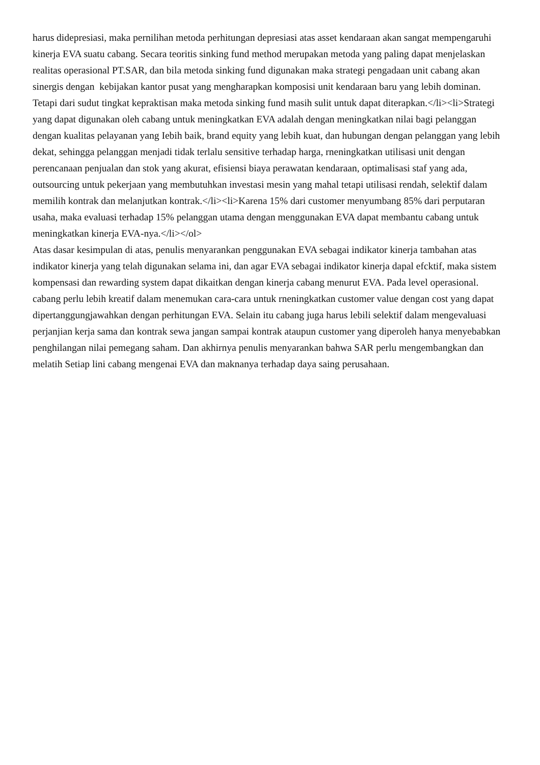harus didepresiasi, maka pernilihan metoda perhitungan depresiasi atas asset kendaraan akan sangat mempengaruhi kinerja EVA suatu cabang. Secara teoritis sinking fund method merupakan metoda yang paling dapat menjelaskan realitas operasional PT.SAR, dan bila metoda sinking fund digunakan maka strategi pengadaan unit cabang akan sinergis dengan kebijakan kantor pusat yang mengharapkan komposisi unit kendaraan baru yang lebih dominan. Tetapi dari sudut tingkat kepraktisan maka metoda sinking fund masih sulit untuk dapat diterapkan.</li><li>Strategi yang dapat digunakan oleh cabang untuk meningkatkan EVA adalah dengan meningkatkan nilai bagi pelanggan dengan kualitas pelayanan yang Iebih baik, brand equity yang lebih kuat, dan hubungan dengan pelanggan yang lebih dekat, sehingga pelanggan menjadi tidak terlalu sensitive terhadap harga, rneningkatkan utilisasi unit dengan perencanaan penjualan dan stok yang akurat, efisiensi biaya perawatan kendaraan, optimalisasi staf yang ada, outsourcing untuk pekerjaan yang membutuhkan investasi mesin yang mahal tetapi utilisasi rendah, selektìf dalam memilih kontrak dan melanjutkan kontrak.</li><li>Karena 15% dari customer menyumbang 85% dari perputaran usaha, maka evaluasi terhadap 15% pelanggan utama dengan menggunakan EVA dapat membantu cabang untuk meningkatkan kinerja EVA-nya.</li></ol>
Atas dasar kesimpulan di atas, penulis menyarankan penggunakan EVA sebagai indikator kinerja tambahan atas indikator kinerja yang telah digunakan selama ini, dan agar EVA sebagai indikator kinerja dapal efcktif, maka sistem kompensasi dan rewarding system dapat dikaitkan dengan kinerja cabang menurut EVA. Pada level operasional. cabang perlu lebih kreatif dalam menemukan cara-cara untuk rneningkatkan customer value dengan cost yang dapat dipertanggungjawahkan dengan perhitungan EVA. Selain itu cabang juga harus lebili selektif dalam mengevaluasi perjanjian kerja sama dan kontrak sewa jangan sampai kontrak ataupun customer yang diperoleh hanya menyebabkan penghilangan nilai pemegang saham. Dan akhirnya penulis menyarankan bahwa SAR perlu mengembangkan dan melatih Setiap lini cabang mengenai EVA dan maknanya terhadap daya saing perusahaan.